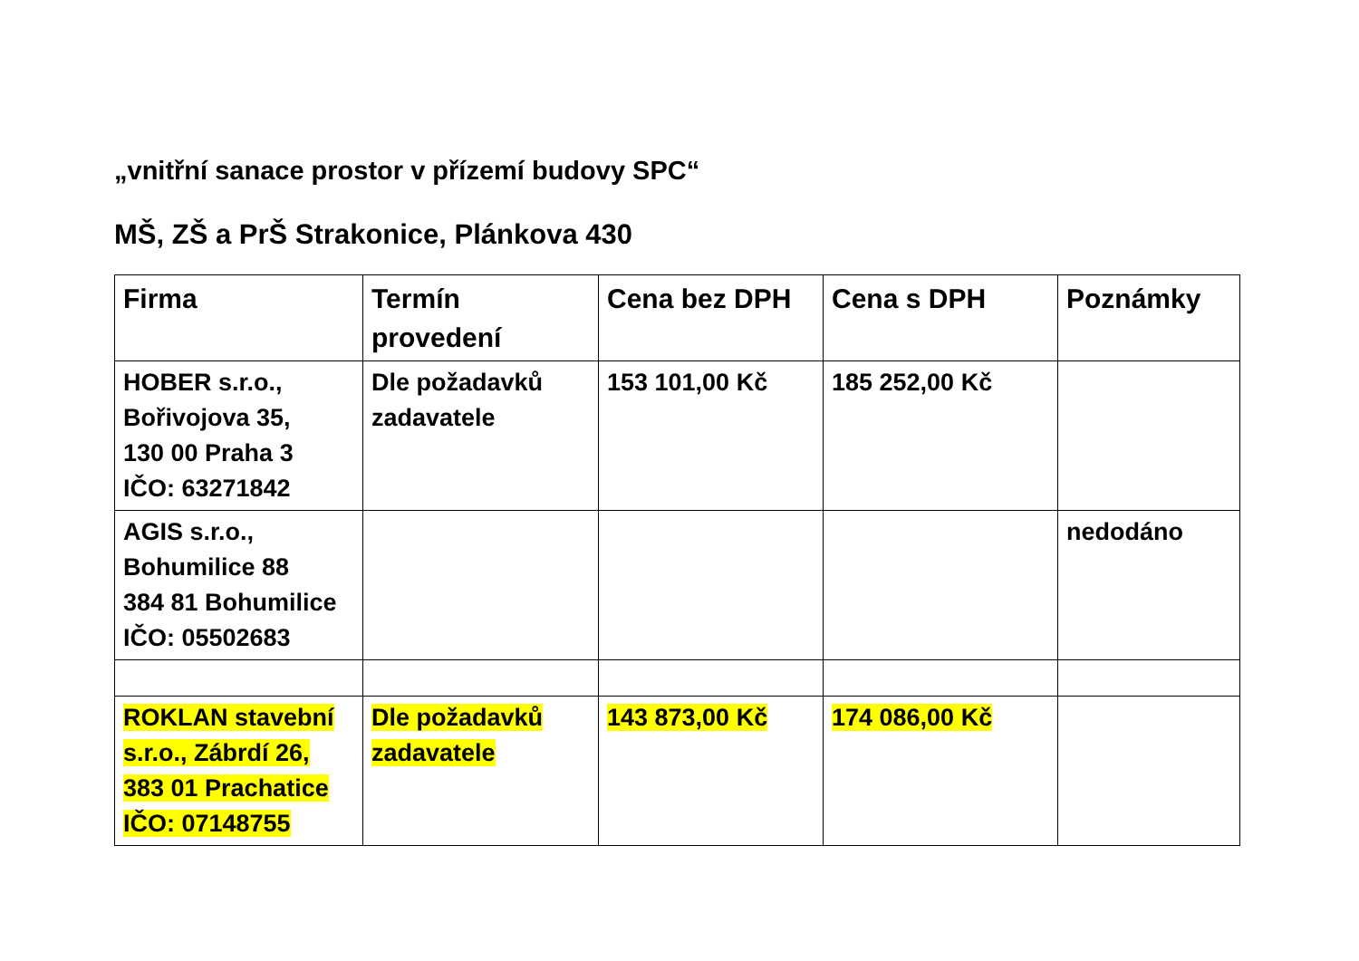„vnitřní sanace prostor v přízemí budovy SPC“
MŠ, ZŠ a PrŠ Strakonice, Plánkova 430
| Firma | Termín provedení | Cena bez DPH | Cena s DPH | Poznámky |
| --- | --- | --- | --- | --- |
| HOBER s.r.o., Bořivojova 35, 130 00 Praha 3 IČO: 63271842 | Dle požadavků zadavatele | 153 101,00 Kč | 185 252,00 Kč | |
| AGIS s.r.o., Bohumilice 88 384 81 Bohumilice IČO: 05502683 | | | | nedodáno |
| ROKLAN stavební s.r.o., Zábrdí 26, 383 01 Prachatice IČO: 07148755 | Dle požadavků zadavatele | 143 873,00 Kč | 174 086,00 Kč | |